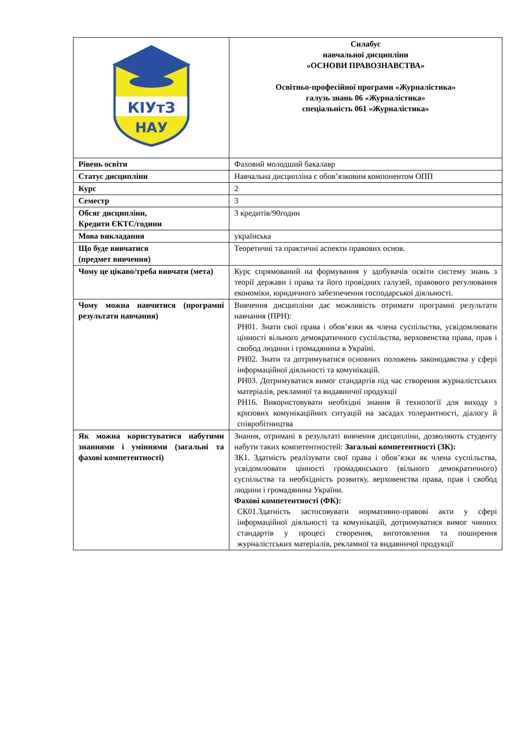| КІУтЗ НАУ | Силабус навчальної дисципліни «ОСНОВИ ПРАВОЗНАВСТВА» Освітньо-професійної програми «Журналістика» галузь знань 06 «Журналістика» спеціальність 061 «Журналістика» |
| Рівень освіти | Фаховий молодший бакалавр |
| Статус дисципліни | Навчальна дисципліна є обов’язковим компонентом ОПП |
| Курс | 2 |
| Семестр | 3 |
| Обсяг дисципліни, Кредити ЄКТС/години | 3 кредитів/90годин |
| Мова викладання | українська |
| Що буде вивчатися (предмет вивчення) | Теоретичні та практичні аспекти правових основ. |
| Чому це цікаво/треба вивчати (мета) | Курс спрямований на формування у здобувачів освіти систему знань з теорії держави і права та його провідних галузей, правового регулювання економіки, юридичного забезпечення господарської діяльності. |
| Чому можна навчитися (програмні результати навчання) | Вивчення дисципліни дає можливість отримати програмні результати навчання (ПРН): РН01. Знати свої права і обов’язки як члена суспільства, усвідомлювати цінності вільного демократичного суспільства, верховенства права, прав і свобод людини і громадянина в Україні. РН02. Знати та дотримуватися основних положень законодавства у сфері інформаційної діяльності та комунікацій. РН03. Дотримуватися вимог стандартів під час створення журналістських матеріалів, рекламної та видавничої продукції РН16. Використовувати необхідні знання й технології для виходу з кризових комунікаційних ситуацій на засадах толерантності, діалогу й співробітництва |
| Як можна користуватися набутими знаннями і уміннями (загальні та фахові компетентності) | Знання, отримані в результаті вивчення дисципліни, дозволяють студенту набути таких компетентностей: Загальні компетентності (ЗК): ЗК1. Здатність реалізувати свої права і обов’язки як члена суспільства, усвідомлювати цінності громадянського (вільного демократичного) суспільства та необхідність розвитку, верховенства права, прав і свобод людини і громадянина України. Фахові компетентності (ФК): СК01.Здатність застосовувати нормативно-правові акти у сфері інформаційної діяльності та комунікацій, дотримуватися вимог чинних стандартів у процесі створення, виготовлення та поширення журналістських матеріалів, рекламної та видавничої продукції |